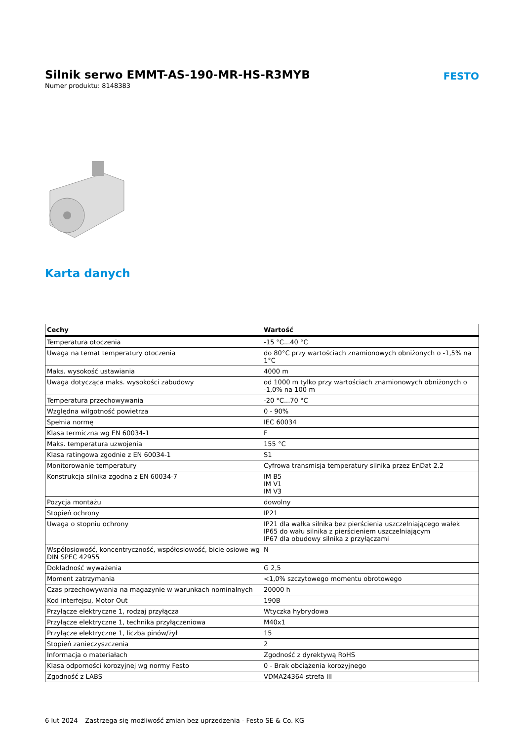Silnik serwo EMMT-AS-190-MR-HS-R3MYB
Numer produktu: 8148383
FESTO
Karta danych
| Cechy | Wartość |
| --- | --- |
| Temperatura otoczenia | -15 °C...40 °C |
| Uwaga na temat temperatury otoczenia | do 80°C przy wartościach znamionowych obniżonych o -1,5% na 1°C |
| Maks. wysokość ustawiania | 4000 m |
| Uwaga dotycząca maks. wysokości zabudowy | od 1000 m tylko przy wartościach znamionowych obniżonych o -1,0% na 100 m |
| Temperatura przechowywania | -20 °C...70 °C |
| Względna wilgotność powietrza | 0 - 90% |
| Spełnia normę | IEC 60034 |
| Klasa termiczna wg EN 60034-1 | F |
| Maks. temperatura uzwojenia | 155 °C |
| Klasa ratingowa zgodnie z EN 60034-1 | S1 |
| Monitorowanie temperatury | Cyfrowa transmisja temperatury silnika przez EnDat 2.2 |
| Konstrukcja silnika zgodna z EN 60034-7 | IM B5 IM V1 IM V3 |
| Pozycja montażu | dowolny |
| Stopień ochrony | IP21 |
| Uwaga o stopniu ochrony | IP21 dla wałka silnika bez pierścienia uszczelniającego wałek IP65 do wału silnika z pierścieniem uszczelniającym IP67 dla obudowy silnika z przyłączami |
| Współosiowość, koncentryczność, współosiowość, bicie osiowe wg DIN SPEC 42955 | N |
| Dokładność wyważenia | G 2,5 |
| Moment zatrzymania | <1,0% szczytowego momentu obrotowego |
| Czas przechowywania na magazynie w warunkach nominalnych | 20000 h |
| Kod interfejsu, Motor Out | 190B |
| Przyłącze elektryczne 1, rodzaj przyłącza | Wtyczka hybrydowa |
| Przyłącze elektryczne 1, technika przyłączeniowa | M40x1 |
| Przyłącze elektryczne 1, liczba pinów/żył | 15 |
| Stopień zanieczyszczenia | 2 |
| Informacja o materiałach | Zgodność z dyrektywą RoHS |
| Klasa odporności korozyjnej wg normy Festo | 0 - Brak obciążenia korozyjnego |
| Zgodność z LABS | VDMA24364-strefa III |
6 lut 2024 – Zastrzega się możliwość zmian bez uprzedzenia - Festo SE & Co. KG